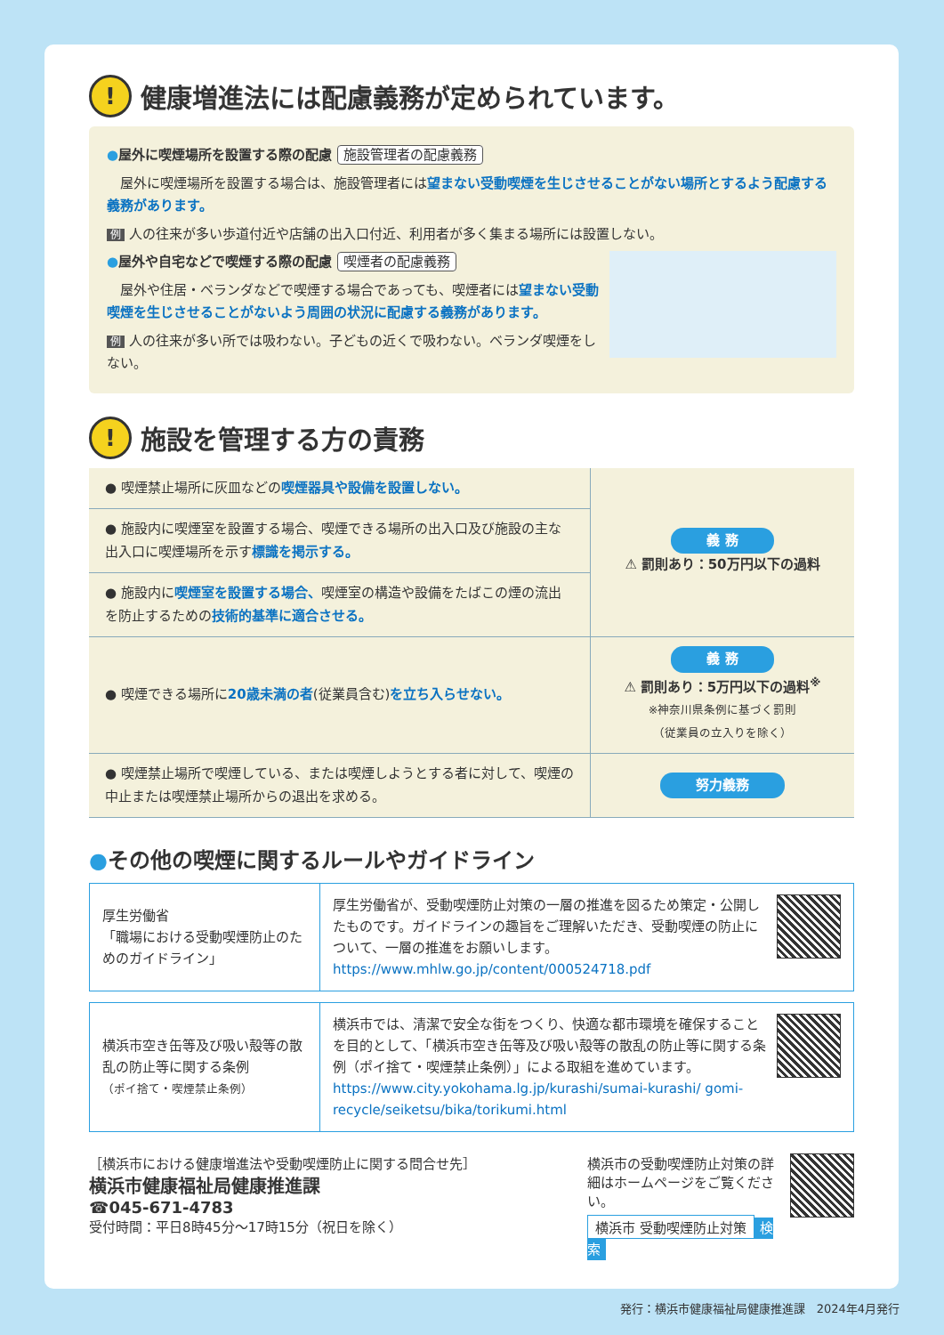! 健康増進法には配慮義務が定められています。
●屋外に喫煙場所を設置する際の配慮 施設管理者の配慮義務
　屋外に喫煙場所を設置する場合は、施設管理者には望まない受動喫煙を生じさせることがない場所とするよう配慮する義務があります。
例 人の往来が多い歩道付近や店舗の出入口付近、利用者が多く集まる場所には設置しない。
●屋外や自宅などで喫煙する際の配慮 喫煙者の配慮義務
　屋外や住居・ベランダなどで喫煙する場合であっても、喫煙者には望まない受動喫煙を生じさせることがないよう周囲の状況に配慮する義務があります。
例 人の往来が多い所では吸わない。子どもの近くで吸わない。ベランダ喫煙をしない。
! 施設を管理する方の責務
| ● 喫煙禁止場所に灰皿などの 喫煙器具や設備を設置しない。 | 義 務 ⚠ 罰則あり：50万円以下の過料 |
| ● 施設内に喫煙室を設置する場合、喫煙できる場所の出入口及び施設の主な出入口に喫煙場所を示す 標識を掲示する。 | |
| ● 施設内に 喫煙室を設置する場合、 喫煙室の構造や設備をたばこの煙の流出を防止するための 技術的基準に適合させる。 | |
| ● 喫煙できる場所に 20歳未満の者 (従業員含む) を立ち入らせない。 | 義 務 ⚠ 罰則あり：5万円以下の過料<sup>※</sup> ※神奈川県条例に基づく罰則 （従業員の立入りを除く） |
| ● 喫煙禁止場所で喫煙している、または喫煙しようとする者に対して、喫煙の中止または喫煙禁止場所からの退出を求める。 | 努力義務 |
●その他の喫煙に関するルールやガイドライン
| 厚生労働省 「職場における受動喫煙防止のためのガイドライン」 | 厚生労働省が、受動喫煙防止対策の一層の推進を図るため策定・公開したものです。ガイドラインの趣旨をご理解いただき、受動喫煙の防止について、一層の推進をお願いします。 https://www.mhlw.go.jp/content/000524718.pdf |
| 横浜市空き缶等及び吸い殻等の散乱の防止等に関する条例 （ポイ捨て・喫煙禁止条例） | 横浜市では、清潔で安全な街をつくり、快適な都市環境を確保することを目的として、「横浜市空き缶等及び吸い殻等の散乱の防止等に関する条例（ポイ捨て・喫煙禁止条例）」による取組を進めています。 https://www.city.yokohama.lg.jp/kurashi/sumai-kurashi/ gomi-recycle/seiketsu/bika/torikumi.html |
［横浜市における健康増進法や受動喫煙防止に関する問合せ先］
横浜市健康福祉局健康推進課
☎045-671-4783
受付時間：平日8時45分～17時15分（祝日を除く）
横浜市の受動喫煙防止対策の詳細はホームページをご覧ください。
横浜市 受動喫煙防止対策 検索
発行：横浜市健康福祉局健康推進課　2024年4月発行